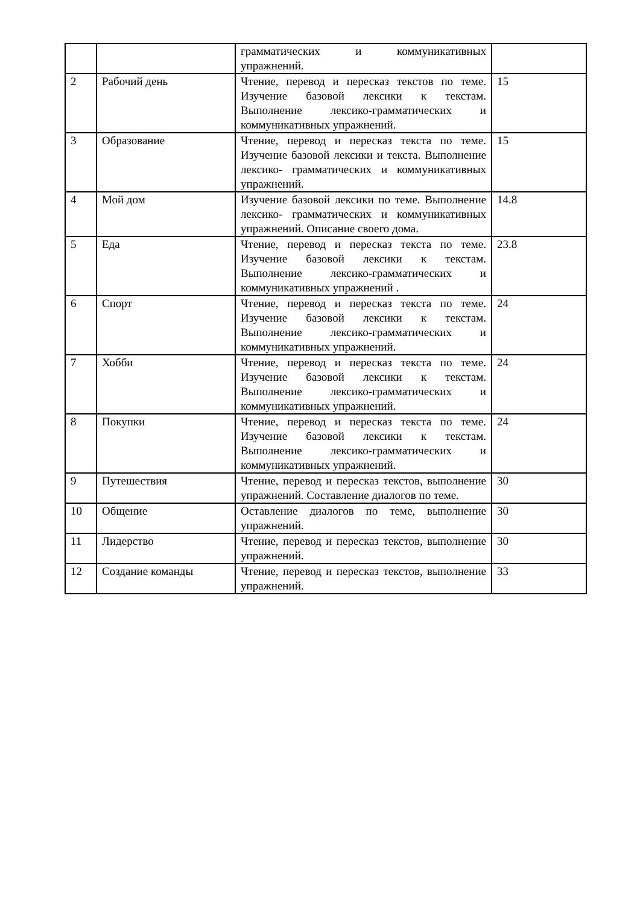| | | грамматических и коммуникативных упражнений. | |
| 2 | Рабочий день | Чтение, перевод и пересказ текстов по теме. Изучение базовой лексики к текстам. Выполнение лексико-грамматических и коммуникативных упражнений. | 15 |
| 3 | Образование | Чтение, перевод и пересказ текста по теме. Изучение базовой лексики и текста. Выполнение лексико- грамматических и коммуникативных упражнений. | 15 |
| 4 | Мой дом | Изучение базовой лексики по теме. Выполнение лексико- грамматических и коммуникативных упражнений. Описание своего дома. | 14.8 |
| 5 | Еда | Чтение, перевод и пересказ текста по теме. Изучение базовой лексики к текстам. Выполнение лексико-грамматических и коммуникативных упражнений . | 23.8 |
| 6 | Спорт | Чтение, перевод и пересказ текста по теме. Изучение базовой лексики к текстам. Выполнение лексико-грамматических и коммуникативных упражнений. | 24 |
| 7 | Хобби | Чтение, перевод и пересказ текста по теме. Изучение базовой лексики к текстам. Выполнение лексико-грамматических и коммуникативных упражнений. | 24 |
| 8 | Покупки | Чтение, перевод и пересказ текста по теме. Изучение базовой лексики к текстам. Выполнение лексико-грамматических и коммуникативных упражнений. | 24 |
| 9 | Путешествия | Чтение, перевод и пересказ текстов, выполнение упражнений. Составление диалогов по теме. | 30 |
| 10 | Общение | Оставление диалогов по теме, выполнение упражнений. | 30 |
| 11 | Лидерство | Чтение, перевод и пересказ текстов, выполнение упражнений. | 30 |
| 12 | Создание команды | Чтение, перевод и пересказ текстов, выполнение упражнений. | 33 |